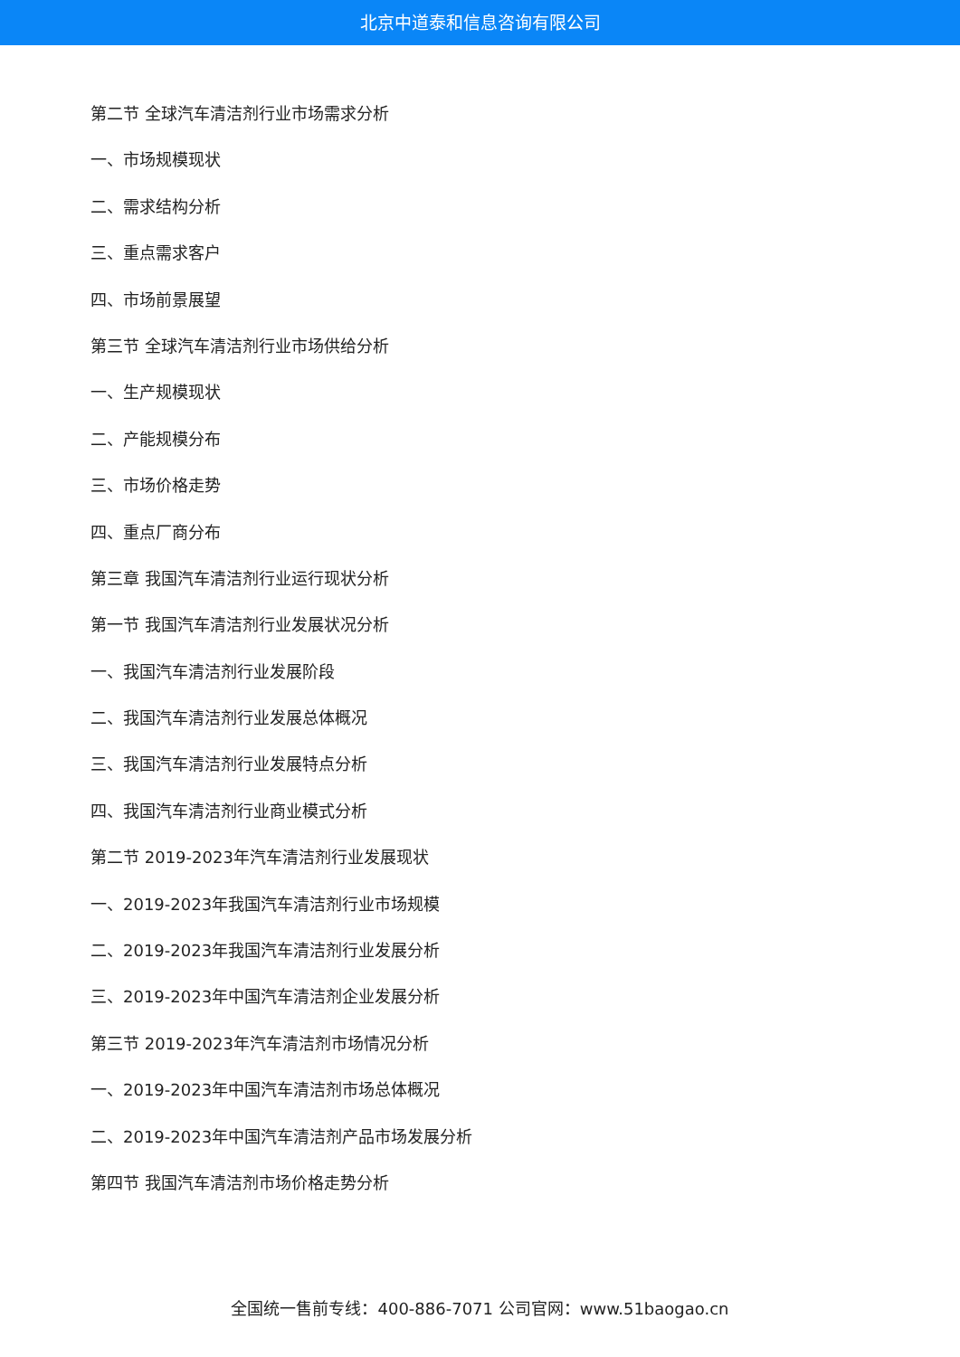北京中道泰和信息咨询有限公司
第二节 全球汽车清洁剂行业市场需求分析
一、市场规模现状
二、需求结构分析
三、重点需求客户
四、市场前景展望
第三节 全球汽车清洁剂行业市场供给分析
一、生产规模现状
二、产能规模分布
三、市场价格走势
四、重点厂商分布
第三章 我国汽车清洁剂行业运行现状分析
第一节 我国汽车清洁剂行业发展状况分析
一、我国汽车清洁剂行业发展阶段
二、我国汽车清洁剂行业发展总体概况
三、我国汽车清洁剂行业发展特点分析
四、我国汽车清洁剂行业商业模式分析
第二节 2019-2023年汽车清洁剂行业发展现状
一、2019-2023年我国汽车清洁剂行业市场规模
二、2019-2023年我国汽车清洁剂行业发展分析
三、2019-2023年中国汽车清洁剂企业发展分析
第三节 2019-2023年汽车清洁剂市场情况分析
一、2019-2023年中国汽车清洁剂市场总体概况
二、2019-2023年中国汽车清洁剂产品市场发展分析
第四节 我国汽车清洁剂市场价格走势分析
全国统一售前专线：400-886-7071 公司官网：www.51baogao.cn